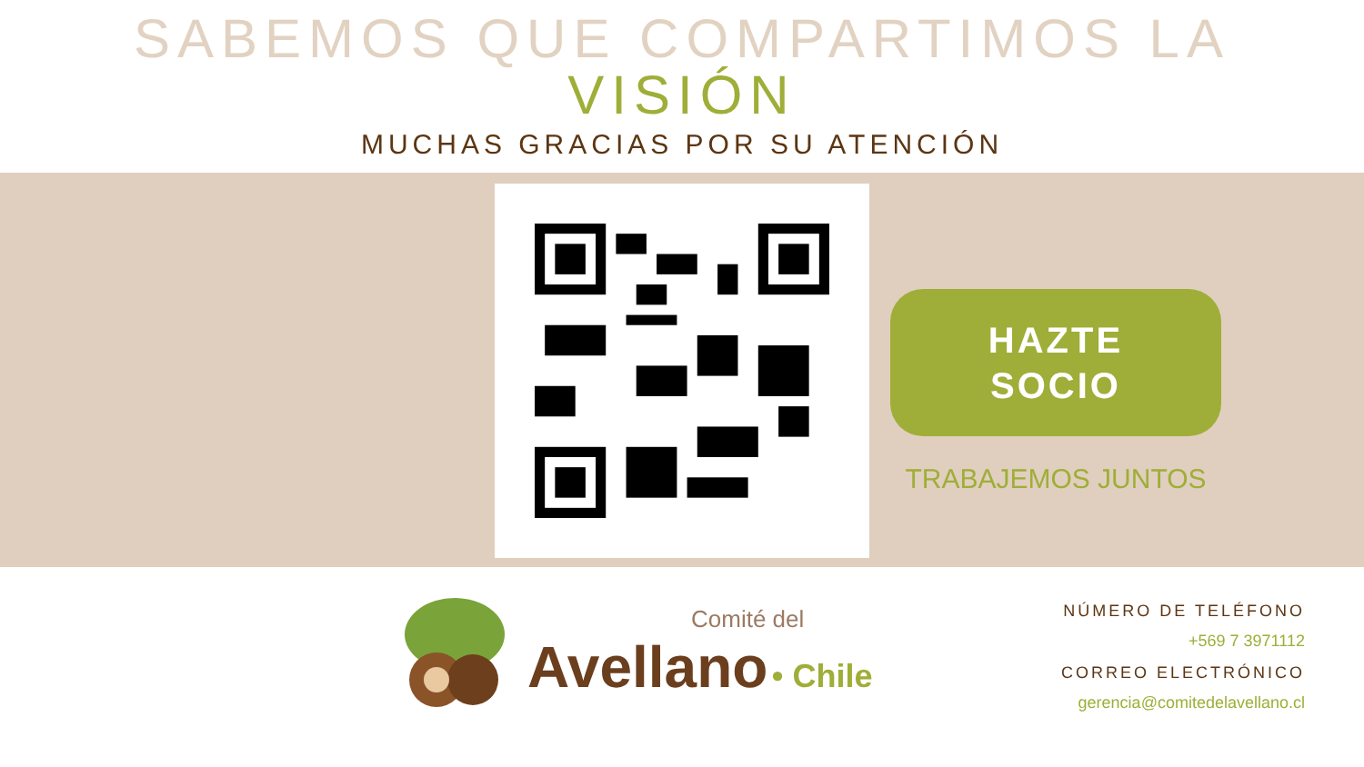SABEMOS QUE COMPARTIMOS LA
VISIÓN
MUCHAS GRACIAS POR SU ATENCIÓN
HAZTE
SOCIO
TRABAJEMOS JUNTOS
Comité del
Avellano • Chile
NÚMERO DE TELÉFONO
+569 7 3971112
CORREO ELECTRÓNICO
gerencia@comitedelavellano.cl